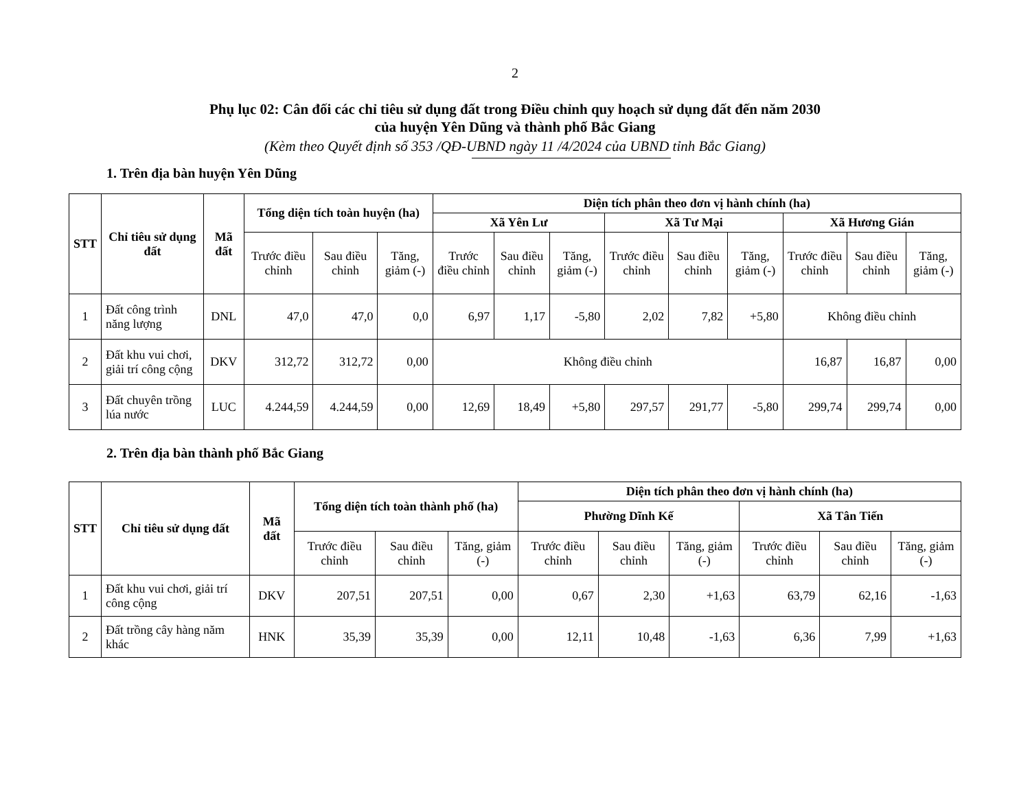2
Phụ lục 02: Cân đối các chỉ tiêu sử dụng đất trong Điều chỉnh quy hoạch sử dụng đất đến năm 2030
của huyện Yên Dũng và thành phố Bắc Giang
(Kèm theo Quyết định số 353 /QĐ-UBND ngày 11 /4/2024 của UBND tỉnh Bắc Giang)
1. Trên địa bàn huyện Yên Dũng
| STT | Chỉ tiêu sử dụng đất | Mã đất | Tổng diện tích toàn huyện (ha) | | | Diện tích phân theo đơn vị hành chính (ha) | | | | | | | | |
| --- | --- | --- | --- | --- | --- | --- | --- | --- | --- | --- | --- | --- | --- | --- |
| | | | | | | Xã Yên Lư | | | Xã Tư Mại | | | Xã Hương Gián | | |
| | | | Trước điều chỉnh | Sau điều chỉnh | Tăng, giảm (-) | Trước điều chỉnh | Sau điều chỉnh | Tăng, giảm (-) | Trước điều chỉnh | Sau điều chỉnh | Tăng, giảm (-) | Trước điều chỉnh | Sau điều chỉnh | Tăng, giảm (-) |
| 1 | Đất công trình năng lượng | DNL | 47,0 | 47,0 | 0,0 | 6,97 | 1,17 | -5,80 | 2,02 | 7,82 | +5,80 | Không điều chỉnh | | |
| 2 | Đất khu vui chơi, giải trí công cộng | DKV | 312,72 | 312,72 | 0,00 | Không điều chỉnh | | | | | | 16,87 | 16,87 | 0,00 |
| 3 | Đất chuyên trồng lúa nước | LUC | 4.244,59 | 4.244,59 | 0,00 | 12,69 | 18,49 | +5,80 | 297,57 | 291,77 | -5,80 | 299,74 | 299,74 | 0,00 |
2. Trên địa bàn thành phố Bắc Giang
| STT | Chỉ tiêu sử dụng đất | Mã đất | Tổng diện tích toàn thành phố (ha) | | | Diện tích phân theo đơn vị hành chính (ha) | | | | | |
| --- | --- | --- | --- | --- | --- | --- | --- | --- | --- | --- | --- |
| | | | | | | Phường Dĩnh Kế | | | Xã Tân Tiến | | |
| | | | Trước điều chỉnh | Sau điều chỉnh | Tăng, giảm (-) | Trước điều chỉnh | Sau điều chỉnh | Tăng, giảm (-) | Trước điều chỉnh | Sau điều chỉnh | Tăng, giảm (-) |
| 1 | Đất khu vui chơi, giải trí công cộng | DKV | 207,51 | 207,51 | 0,00 | 0,67 | 2,30 | +1,63 | 63,79 | 62,16 | -1,63 |
| 2 | Đất trồng cây hàng năm khác | HNK | 35,39 | 35,39 | 0,00 | 12,11 | 10,48 | -1,63 | 6,36 | 7,99 | +1,63 |